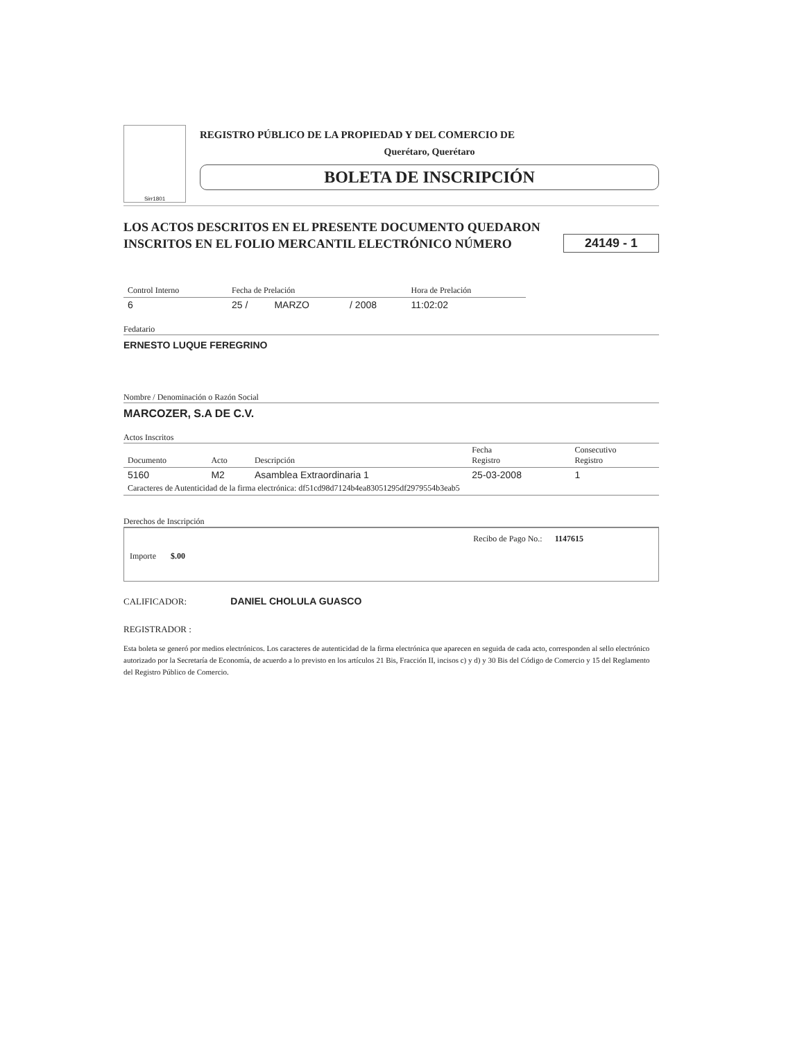Sirr1801
REGISTRO PÚBLICO DE LA PROPIEDAD Y DEL COMERCIO DE
Querétaro, Querétaro
BOLETA DE INSCRIPCIÓN
LOS ACTOS DESCRITOS EN EL PRESENTE DOCUMENTO QUEDARON
INSCRITOS EN EL FOLIO MERCANTIL ELECTRÓNICO NÚMERO
24149 - 1
| Control Interno | Fecha de Prelación | | | Hora de Prelación |
| --- | --- | --- | --- | --- |
| 6 | 25 / | MARZO | / 2008 | 11:02:02 |
Fedatario
ERNESTO LUQUE FEREGRINO
Nombre / Denominación o Razón Social
MARCOZER, S.A DE C.V.
Actos Inscritos
| Documento | Acto | Descripción | Fecha Registro | Consecutivo Registro |
| --- | --- | --- | --- | --- |
| 5160 | M2 | Asamblea Extraordinaria 1 | 25-03-2008 | 1 |
| Caracteres de Autenticidad de la firma electrónica: df51cd98d7124b4ea83051295df2979554b3eab5 | | | | |
Derechos de Inscripción
Recibo de Pago No.: 1147615
Importe $.00
CALIFICADOR: DANIEL CHOLULA GUASCO
REGISTRADOR :
Esta boleta se generó por medios electrónicos. Los caracteres de autenticidad de la firma electrónica que aparecen en seguida de cada acto, corresponden al sello electrónico autorizado por la Secretaría de Economía, de acuerdo a lo previsto en los artículos 21 Bis, Fracción II, incisos c) y d) y 30 Bis del Código de Comercio y 15 del Reglamento del Registro Público de Comercio.